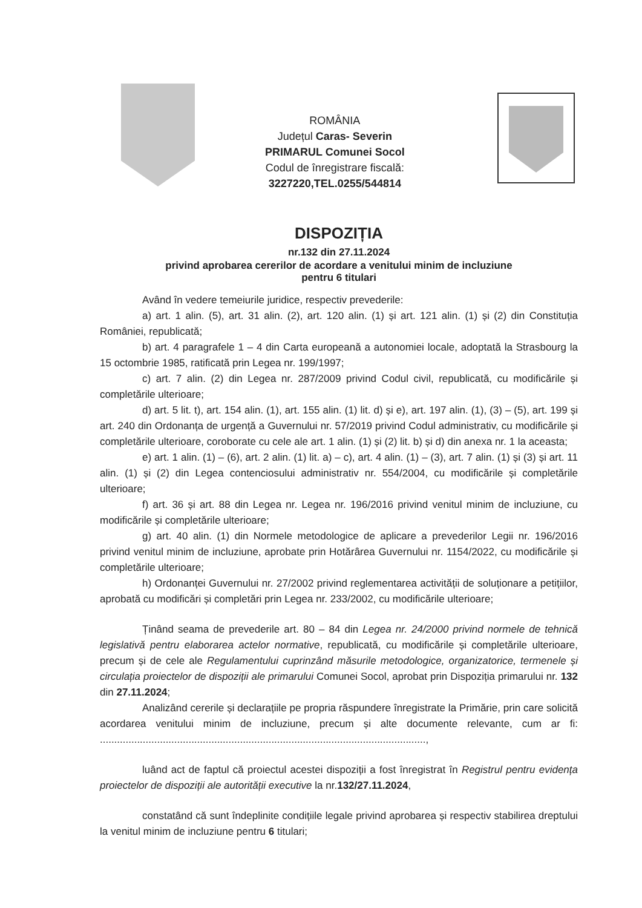ROMÂNIA
Județul Caras- Severin
PRIMARUL Comunei Socol
Codul de înregistrare fiscală:
3227220,TEL.0255/544814
DISPOZIȚIA
nr.132 din 27.11.2024
privind aprobarea cererilor de acordare a venitului minim de incluziune
pentru 6 titulari
Având în vedere temeiurile juridice, respectiv prevederile:
a) art. 1 alin. (5), art. 31 alin. (2), art. 120 alin. (1) și art. 121 alin. (1) și (2) din Constituția României, republicată;
b) art. 4 paragrafele 1 – 4 din Carta europeană a autonomiei locale, adoptată la Strasbourg la 15 octombrie 1985, ratificată prin Legea nr. 199/1997;
c) art. 7 alin. (2) din Legea nr. 287/2009 privind Codul civil, republicată, cu modificările și completările ulterioare;
d) art. 5 lit. t), art. 154 alin. (1), art. 155 alin. (1) lit. d) și e), art. 197 alin. (1), (3) – (5), art. 199 și art. 240 din Ordonanța de urgență a Guvernului nr. 57/2019 privind Codul administrativ, cu modificările și completările ulterioare, coroborate cu cele ale art. 1 alin. (1) și (2) lit. b) și d) din anexa nr. 1 la aceasta;
e) art. 1 alin. (1) – (6), art. 2 alin. (1) lit. a) – c), art. 4 alin. (1) – (3), art. 7 alin. (1) și (3) și art. 11 alin. (1) și (2) din Legea contenciosului administrativ nr. 554/2004, cu modificările și completările ulterioare;
f) art. 36 și art. 88 din Legea nr. Legea nr. 196/2016 privind venitul minim de incluziune, cu modificările și completările ulterioare;
g) art. 40 alin. (1) din Normele metodologice de aplicare a prevederilor Legii nr. 196/2016 privind venitul minim de incluziune, aprobate prin Hotărârea Guvernului nr. 1154/2022, cu modificările și completările ulterioare;
h) Ordonanței Guvernului nr. 27/2002 privind reglementarea activității de soluționare a petițiilor, aprobată cu modificări și completări prin Legea nr. 233/2002, cu modificările ulterioare;
Ținând seama de prevederile art. 80 – 84 din Legea nr. 24/2000 privind normele de tehnică legislativă pentru elaborarea actelor normative, republicată, cu modificările și completările ulterioare, precum și de cele ale Regulamentului cuprinzând măsurile metodologice, organizatorice, termenele și circulația proiectelor de dispoziții ale primarului Comunei Socol, aprobat prin Dispoziția primarului nr. 132 din 27.11.2024;
Analizând cererile și declarațiile pe propria răspundere înregistrate la Primărie, prin care solicită acordarea venitului minim de incluziune, precum și alte documente relevante, cum ar fi: ..................................................................................................................,
luând act de faptul că proiectul acestei dispoziții a fost înregistrat în Registrul pentru evidența proiectelor de dispoziții ale autorității executive la nr.132/27.11.2024,
constatând că sunt îndeplinite condițiile legale privind aprobarea și respectiv stabilirea dreptului la venitul minim de incluziune pentru 6 titulari;